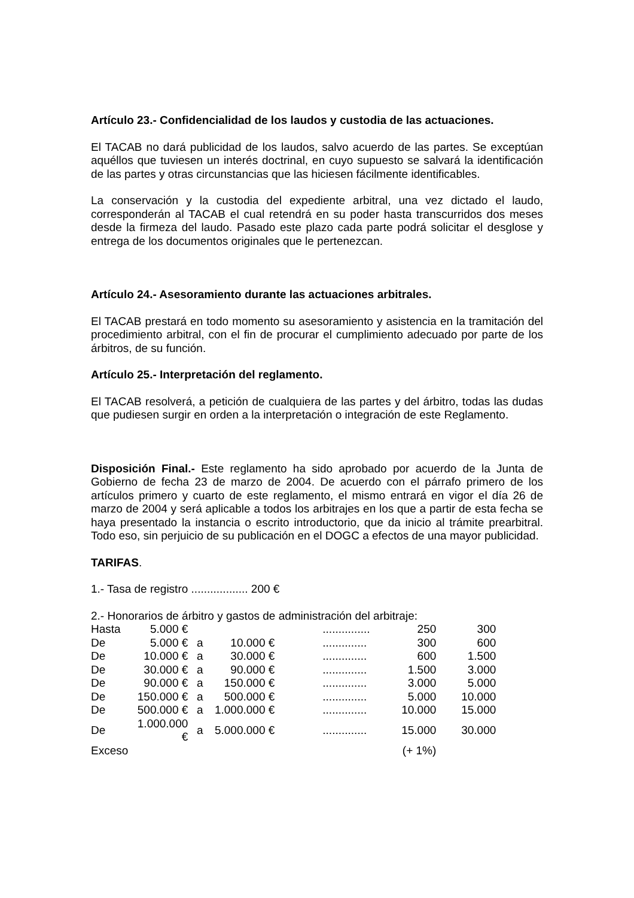Artículo 23.- Confidencialidad de los laudos y custodia de las actuaciones.
El TACAB no dará publicidad de los laudos, salvo acuerdo de las partes. Se exceptúan aquéllos que tuviesen un interés doctrinal, en cuyo supuesto se salvará la identificación de las partes y otras circunstancias que las hiciesen fácilmente identificables.
La conservación y la custodia del expediente arbitral, una vez dictado el laudo, corresponderán al TACAB el cual retendrá en su poder hasta transcurridos dos meses desde la firmeza del laudo. Pasado este plazo cada parte podrá solicitar el desglose y entrega de los documentos originales que le pertenezcan.
Artículo 24.- Asesoramiento durante las actuaciones arbitrales.
El TACAB prestará en todo momento su asesoramiento y asistencia en la tramitación del procedimiento arbitral, con el fin de procurar el cumplimiento adecuado por parte de los árbitros, de su función.
Artículo 25.- Interpretación del reglamento.
El TACAB resolverá, a petición de cualquiera de las partes y del árbitro, todas las dudas que pudiesen surgir en orden a la interpretación o integración de este Reglamento.
Disposición Final.- Este reglamento ha sido aprobado por acuerdo de la Junta de Gobierno de fecha 23 de marzo de 2004. De acuerdo con el párrafo primero de los artículos primero y cuarto de este reglamento, el mismo entrará en vigor el día 26 de marzo de 2004 y será aplicable a todos los arbitrajes en los que a partir de esta fecha se haya presentado la instancia o escrito introductorio, que da inicio al trámite prearbitral. Todo eso, sin perjuicio de su publicación en el DOGC a efectos de una mayor publicidad.
TARIFAS.
1.- Tasa de registro .................. 200 €
2.- Honorarios de árbitro y gastos de administración del arbitraje:
| Hasta | 5.000 € | | | | ............... | 250 | 300 |
| De | 5.000 € | a | 10.000 € | | .............. | 300 | 600 |
| De | 10.000 € | a | 30.000 € | | .............. | 600 | 1.500 |
| De | 30.000 € | a | 90.000 € | | .............. | 1.500 | 3.000 |
| De | 90.000 € | a | 150.000 € | | .............. | 3.000 | 5.000 |
| De | 150.000 € | a | 500.000 € | | .............. | 5.000 | 10.000 |
| De | 500.000 € | a | 1.000.000 € | | .............. | 10.000 | 15.000 |
| De | 1.000.000 € | a | 5.000.000 € | | .............. | 15.000 | 30.000 |
| Exceso | | | | | | (+ 1%) | |